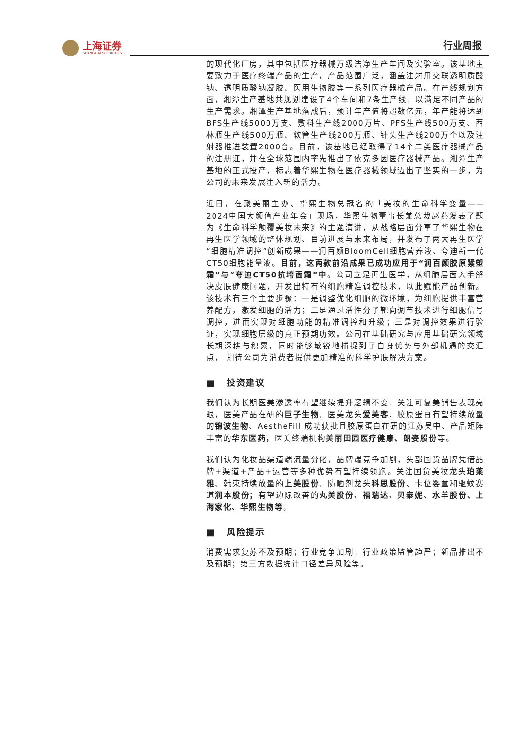上海证券
SHANGHAI SECURITIES
行业周报
的现代化厂房，其中包括医疗器械万级洁净生产车间及实验室。该基地主要致力于医疗终端产品的生产，产品范围广泛，涵盖注射用交联透明质酸钠、透明质酸钠凝胶、医用生物胶等一系列医疗器械产品。在产线规划方面，湘潭生产基地共规划建设了4个车间和7条生产线，以满足不同产品的生产需求。湘潭生产基地落成后，预计年产值将超数亿元，年产能将达到BFS生产线5000万支、敷料生产线2000万片、PFS生产线500万支、西林瓶生产线500万瓶、软管生产线200万瓶、针头生产线200万个以及注射器推进装置2000台。目前，该基地已经取得了14个二类医疗器械产品的注册证，并在全球范围内率先推出了依克多因医疗器械产品。湘潭生产基地的正式投产，标志着华熙生物在医疗器械领域迈出了坚实的一步，为公司的未来发展注入新的活力。
近日，在聚美丽主办、华熙生物总冠名的「美妆的生命科学变量——2024中国大颜值产业年会」现场，华熙生物董事长兼总裁赵燕发表了题为《生命科学颠覆美妆未来》的主题演讲，从战略层面分享了华熙生物在再生医学领域的整体规划、目前进展与未来布局，并发布了两大再生医学“细胞精准调控”创新成果——润百颜BloomCell细胞营养液、夸迪新一代CT50细胞能量液。目前，这两款前沿成果已成功应用于“润百颜胶原紧塑霜”与“夸迪CT50抗垮面霜”中。公司立足再生医学，从细胞层面入手解决皮肤健康问题，开发出特有的细胞精准调控技术，以此赋能产品创新。该技术有三个主要步骤：一是调整优化细胞的微环境，为细胞提供丰富营养配方，激发细胞的活力；二是通过活性分子靶向调节技术进行细胞信号调控，进而实现对细胞功能的精准调控和升级；三是对调控效果进行验证，实现细胞层级的真正预期功效。公司在基础研究与应用基础研究领域长期深耕与积累，同时能够敏锐地捕捉到了自身优势与外部机遇的交汇点， 期待公司为消费者提供更加精准的科学护肤解决方案。
■ 投资建议
我们认为长期医美渗透率有望继续提升逻辑不变，关注可复美销售表现亮眼，医美产品在研的巨子生物、医美龙头爱美客、胶原蛋白有望持续放量的锦波生物、AestheFill 成功获批且胶原蛋白在研的江苏吴中、产品矩阵丰富的华东医药，医美终端机构美丽田园医疗健康、朗姿股份等。
我们认为化妆品渠道端流量分化，品牌端竞争加剧，头部国货品牌凭借品牌+渠道+产品+运营等多种优势有望持续领跑。关注国货美妆龙头珀莱雅、韩束持续放量的上美股份、防晒剂龙头科思股份、卡位婴童和驱蚊赛道润本股份；有望边际改善的丸美股份、福瑞达、贝泰妮、水羊股份、上海家化、华熙生物等。
■ 风险提示
消费需求复苏不及预期；行业竞争加剧；行业政策监管趋严；新品推出不及预期；第三方数据统计口径差异风险等。